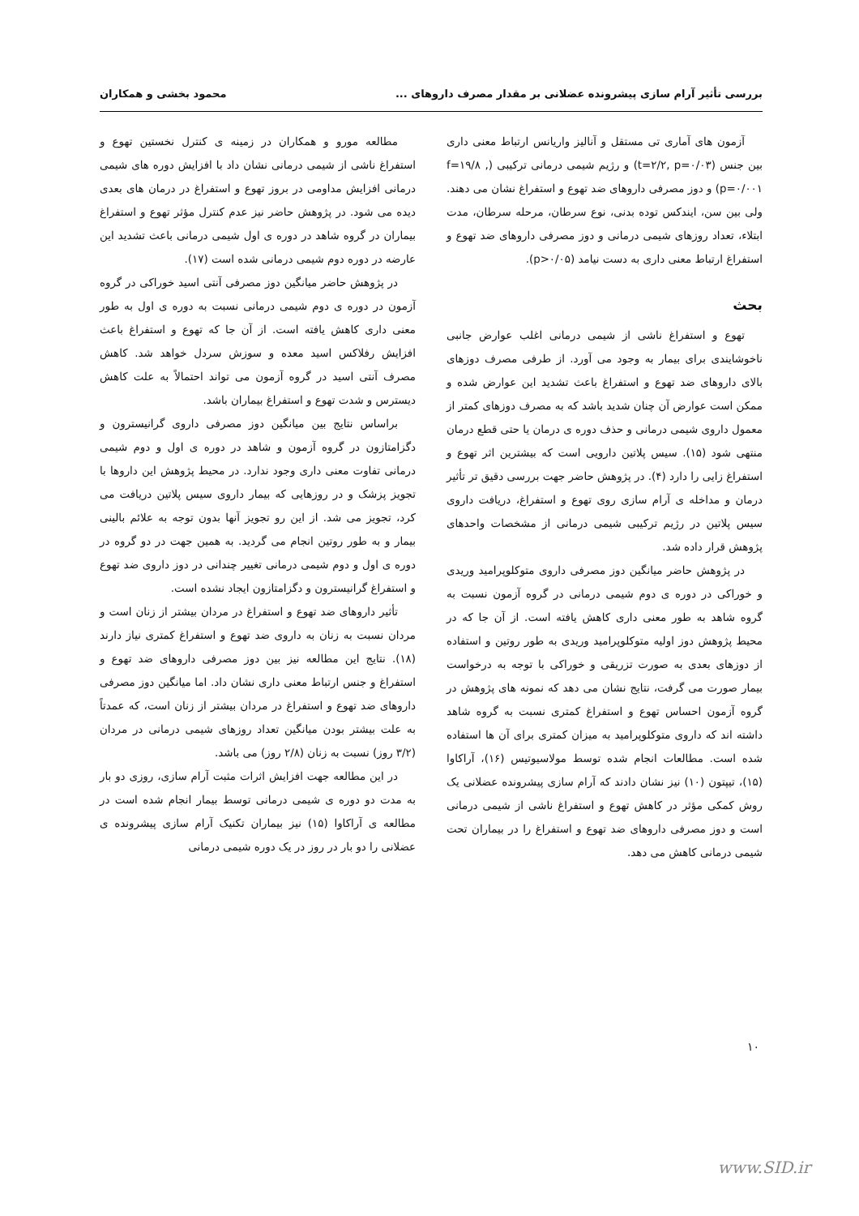بررسی تأثیر آرام سازی پیشرونده عضلانی بر مقدار مصرف داروهای ... محمود بخشی و همکاران
آزمون های آماری تی مستقل و آنالیز واریانس ارتباط معنی داری بین جنس (t=۲/۲, p=۰/۰۳) و رژیم شیمی درمانی ترکیبی (f=۱۹/۸ , p=۰/۰۰۱) و دوز مصرفی داروهای ضد تهوع و استفراغ نشان می دهند. ولی بین سن، ایندکس توده بدنی، نوع سرطان، مرحله سرطان، مدت ابتلاء، تعداد روزهای شیمی درمانی و دوز مصرفی داروهای ضد تهوع و استفراغ ارتباط معنی داری به دست نیامد (p>۰/۰۵).
بحث
تهوع و استفراغ ناشی از شیمی درمانی اغلب عوارض جانبی ناخوشایندی برای بیمار به وجود می آورد. از طرفی مصرف دوزهای بالای داروهای ضد تهوع و استفراغ باعث تشدید این عوارض شده و ممکن است عوارض آن چنان شدید باشد که به مصرف دوزهای کمتر از معمول داروی شیمی درمانی و حذف دوره ی درمان یا حتی قطع درمان منتهی شود (۱۵). سیس پلاتین دارویی است که بیشترین اثر تهوع و استفراغ زایی را دارد (۴). در پژوهش حاضر جهت بررسی دقیق تر تأثیر درمان و مداخله ی آرام سازی روی تهوع و استفراغ، دریافت داروی سیس پلاتین در رژیم ترکیبی شیمی درمانی از مشخصات واحدهای پژوهش قرار داده شد.
در پژوهش حاضر میانگین دوز مصرفی داروی متوکلوپرامید وریدی و خوراکی در دوره ی دوم شیمی درمانی در گروه آزمون نسبت به گروه شاهد به طور معنی داری کاهش یافته است. از آن جا که در محیط پژوهش دوز اولیه متوکلوپرامید وریدی به طور روتین و استفاده از دوزهای بعدی به صورت تزریقی و خوراکی با توجه به درخواست بیمار صورت می گرفت، نتایج نشان می دهد که نمونه های پژوهش در گروه آزمون احساس تهوع و استفراغ کمتری نسبت به گروه شاهد داشته اند که داروی متوکلوپرامید به میزان کمتری برای آن ها استفاده شده است. مطالعات انجام شده توسط مولاسیوتیس (۱۶)، آراکاوا (۱۵)، تیپتون (۱۰) نیز نشان دادند که آرام سازی پیشرونده عضلانی یک روش کمکی مؤثر در کاهش تهوع و استفراغ ناشی از شیمی درمانی است و دوز مصرفی داروهای ضد تهوع و استفراغ را در بیماران تحت شیمی درمانی کاهش می دهد.
مطالعه مورو و همکاران در زمینه ی کنترل نخستین تهوع و استفراغ ناشی از شیمی درمانی نشان داد با افزایش دوره های شیمی درمانی افزایش مداومی در بروز تهوع و استفراغ در درمان های بعدی دیده می شود. در پژوهش حاضر نیز عدم کنترل مؤثر تهوع و استفراغ بیماران در گروه شاهد در دوره ی اول شیمی درمانی باعث تشدید این عارضه در دوره دوم شیمی درمانی شده است (۱۷).
در پژوهش حاضر میانگین دوز مصرفی آنتی اسید خوراکی در گروه آزمون در دوره ی دوم شیمی درمانی نسبت به دوره ی اول به طور معنی داری کاهش یافته است. از آن جا که تهوع و استفراغ باعث افزایش رفلاکس اسید معده و سوزش سردل خواهد شد. کاهش مصرف آنتی اسید در گروه آزمون می تواند احتمالاً به علت کاهش دیسترس و شدت تهوع و استفراغ بیماران باشد.
براساس نتایج بین میانگین دوز مصرفی داروی گرانیسترون و دگزامتازون در گروه آزمون و شاهد در دوره ی اول و دوم شیمی درمانی تفاوت معنی داری وجود ندارد. در محیط پژوهش این داروها با تجویز پزشک و در روزهایی که بیمار داروی سیس پلاتین دریافت می کرد، تجویز می شد. از این رو تجویز آنها بدون توجه به علائم بالینی بیمار و به طور روتین انجام می گردید. به همین جهت در دو گروه در دوره ی اول و دوم شیمی درمانی تغییر چندانی در دوز داروی ضد تهوع و استفراغ گرانیسترون و دگزامتازون ایجاد نشده است.
تأثیر داروهای ضد تهوع و استفراغ در مردان بیشتر از زنان است و مردان نسبت به زنان به داروی ضد تهوع و استفراغ کمتری نیاز دارند (۱۸). نتایج این مطالعه نیز بین دوز مصرفی داروهای ضد تهوع و استفراغ و جنس ارتباط معنی داری نشان داد. اما میانگین دوز مصرفی داروهای ضد تهوع و استفراغ در مردان بیشتر از زنان است، که عمدتاً به علت بیشتر بودن میانگین تعداد روزهای شیمی درمانی در مردان (۳/۲ روز) نسبت به زنان (۲/۸ روز) می باشد.
در این مطالعه جهت افزایش اثرات مثبت آرام سازی، روزی دو بار به مدت دو دوره ی شیمی درمانی توسط بیمار انجام شده است در مطالعه ی آراکاوا (۱۵) نیز بیماران تکنیک آرام سازی پیشرونده ی عضلانی را دو بار در روز در یک دوره شیمی درمانی
۱۰
www.SID.ir